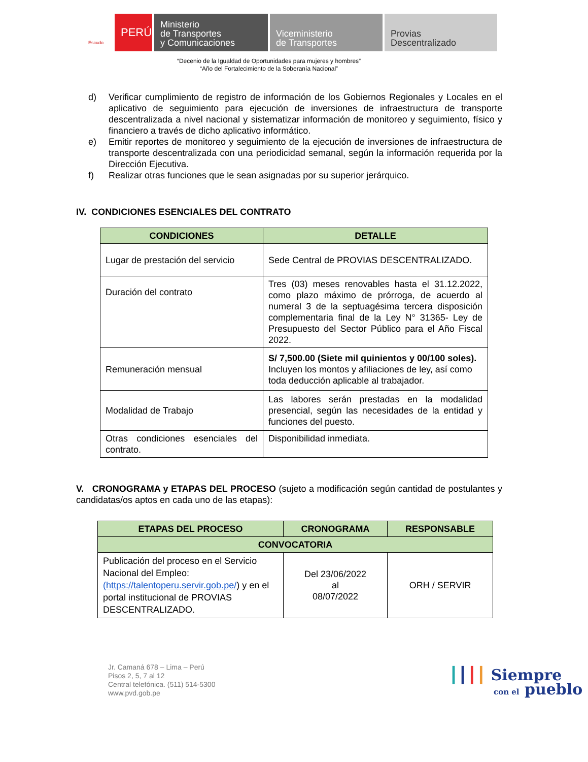Escudo
PERÚ
Ministerio
de Transportes
y Comunicaciones
Viceministerio
de Transportes
Provias
Descentralizado
“Decenio de la Igualdad de Oportunidades para mujeres y hombres”
“Año del Fortalecimiento de la Soberanía Nacional”
d) Verificar cumplimiento de registro de información de los Gobiernos Regionales y Locales en el aplicativo de seguimiento para ejecución de inversiones de infraestructura de transporte descentralizada a nivel nacional y sistematizar información de monitoreo y seguimiento, físico y financiero a través de dicho aplicativo informático.
e) Emitir reportes de monitoreo y seguimiento de la ejecución de inversiones de infraestructura de transporte descentralizada con una periodicidad semanal, según la información requerida por la Dirección Ejecutiva.
f) Realizar otras funciones que le sean asignadas por su superior jerárquico.
IV. CONDICIONES ESENCIALES DEL CONTRATO
| CONDICIONES | DETALLE |
| --- | --- |
| Lugar de prestación del servicio | Sede Central de PROVIAS DESCENTRALIZADO. |
| Duración del contrato | Tres (03) meses renovables hasta el 31.12.2022, como plazo máximo de prórroga, de acuerdo al numeral 3 de la septuagésima tercera disposición complementaria final de la Ley N° 31365- Ley de Presupuesto del Sector Público para el Año Fiscal 2022. |
| Remuneración mensual | S/ 7,500.00 (Siete mil quinientos y 00/100 soles). Incluyen los montos y afiliaciones de ley, así como toda deducción aplicable al trabajador. |
| Modalidad de Trabajo | Las labores serán prestadas en la modalidad presencial, según las necesidades de la entidad y funciones del puesto. |
| Otras condiciones esenciales del contrato. | Disponibilidad inmediata. |
V. CRONOGRAMA y ETAPAS DEL PROCESO (sujeto a modificación según cantidad de postulantes y candidatas/os aptos en cada uno de las etapas):
| ETAPAS DEL PROCESO | CRONOGRAMA | RESPONSABLE |
| --- | --- | --- |
| CONVOCATORIA | | |
| Publicación del proceso en el Servicio Nacional del Empleo: (https://talentoperu.servir.gob.pe/ ) y en el portal institucional de PROVIAS DESCENTRALIZADO. | Del 23/06/2022 al 08/07/2022 | ORH / SERVIR |
Jr. Camaná 678 – Lima – Perú
Pisos 2, 5, 7 al 12
Central telefónica. (511) 514-5300
www.pvd.gob.pe
┃┃┃┃ Siempre
con el pueblo